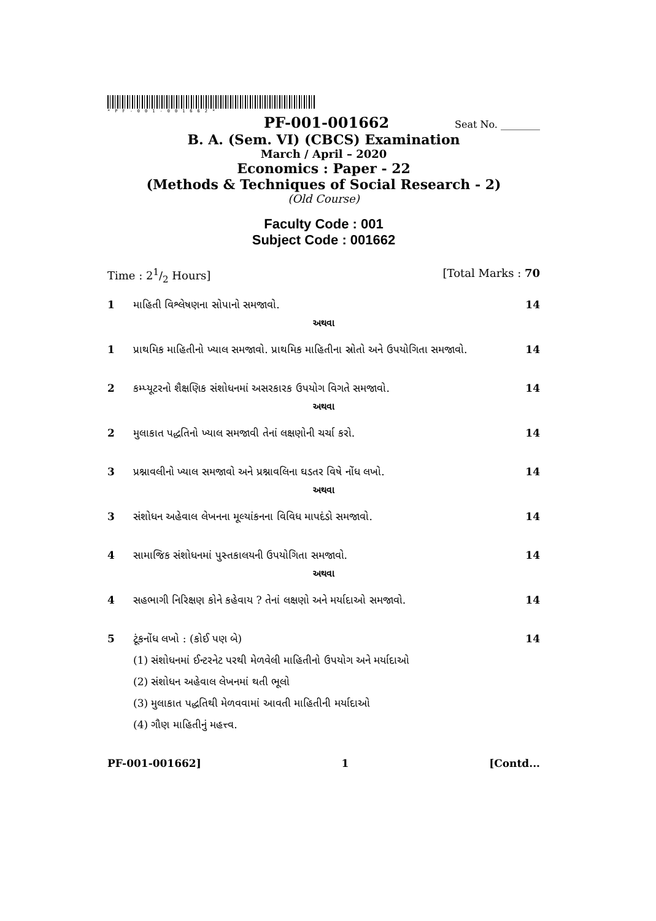*PF-001-001662*
PF-001-001662 Seat No. ________
B. A. (Sem. VI) (CBCS) Examination
March / April – 2020
Economics : Paper - 22
(Methods & Techniques of Social Research - 2)
(Old Course)
Faculty Code : 001
Subject Code : 001662
Time : 21/2 Hours] [Total Marks : 70
1 માહિતી વિશ્લેષણના સોપાનો સમજાવો. 14
અથવા
1 પ્રાથમિક માહિતીનો ખ્યાલ સમજાવો. પ્રાથમિક માહિતીના સ્રોતો અને ઉપયોગિતા સમજાવો. 14
2 કમ્પ્યૂટરનો શૈક્ષણિક સંશોધનમાં અસરકારક ઉપયોગ વિગતે સમજાવો. 14
અથવા
2 મુલાકાત પદ્ધતિનો ખ્યાલ સમજાવી તેનાં લક્ષણોની ચર્ચા કરો. 14
3 પ્રશ્નાવલીનો ખ્યાલ સમજાવો અને પ્રશ્નાવલિના ઘડતર વિષે નોંધ લખો. 14
અથવા
3 સંશોધન અહેવાલ લેખનના મૂલ્યાંકનના વિવિધ માપદંડો સમજાવો. 14
4 સામાજિક સંશોધનમાં પુસ્તકાલયની ઉપયોગિતા સમજાવો. 14
અથવા
4 સહભાગી નિરિક્ષણ કોને કહેવાય ? તેનાં લક્ષણો અને મર્યાદાઓ સમજાવો. 14
5 ટૂંકનોંધ લખો : (કોઈ પણ બે) 14
(1) સંશોધનમાં ઈન્ટરનેટ પરથી મેળવેલી માહિતીનો ઉપયોગ અને મર્યાદાઓ
(2) સંશોધન અહેવાલ લેખનમાં થતી ભૂલો
(3) મુલાકાત પદ્ધતિથી મેળવવામાં આવતી માહિતીની મર્યાદાઓ
(4) ગૌણ માહિતીનું મહત્ત્વ.
PF-001-001662] 1 [Contd...